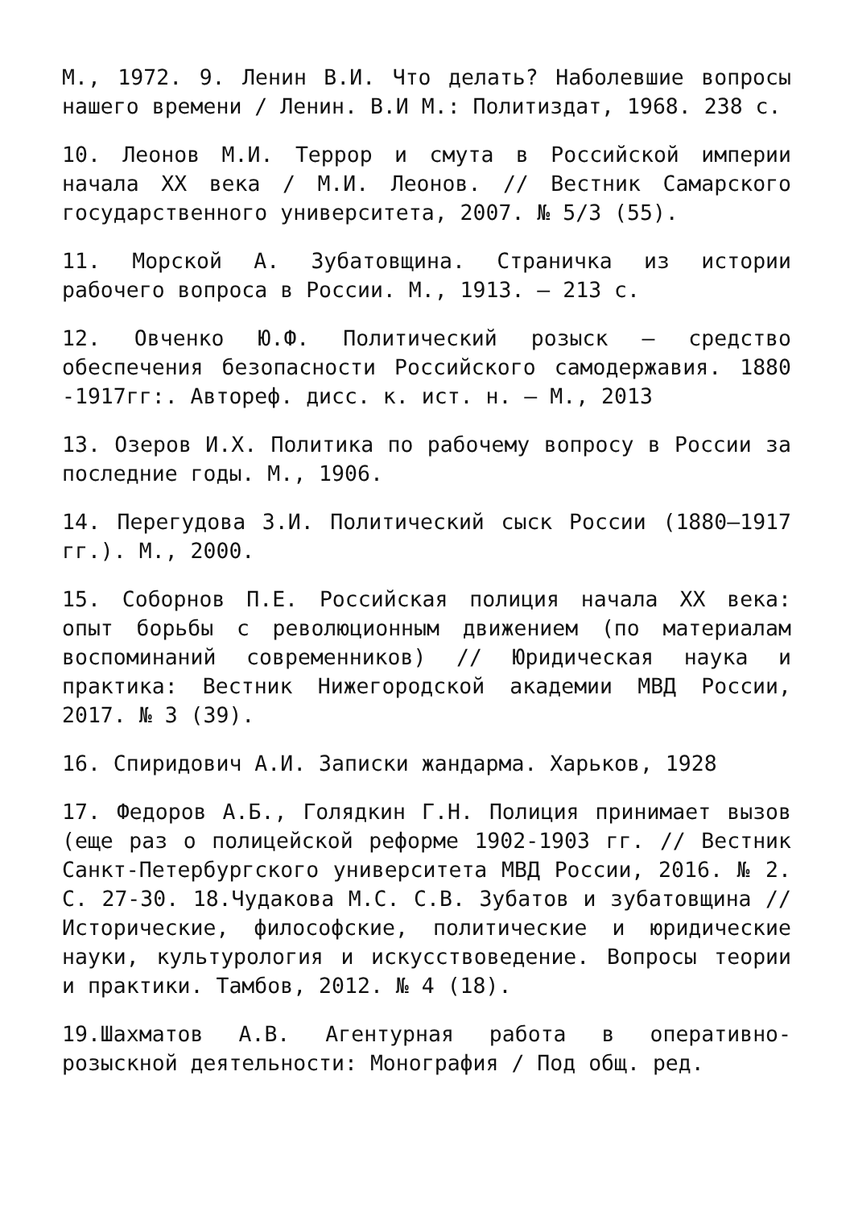М., 1972. 9. Ленин В.И. Что делать? Наболевшие вопросы нашего времени / Ленин. В.И М.: Политиздат, 1968. 238 с.
10. Леонов М.И. Террор и смута в Российской империи начала XX века / М.И. Леонов. // Вестник Самарского государственного университета, 2007. № 5/3 (55).
11. Морской А. Зубатовщина. Страничка из истории рабочего вопроса в России. М., 1913. – 213 с.
12. Овченко Ю.Ф. Политический розыск – средство обеспечения безопасности Российского самодержавия. 1880 -1917гг:. Автореф. дисс. к. ист. н. – М., 2013
13. Озеров И.Х. Политика по рабочему вопросу в России за последние годы. М., 1906.
14. Перегудова З.И. Политический сыск России (1880–1917 гг.). М., 2000.
15. Соборнов П.Е. Российская полиция начала XX века: опыт борьбы с революционным движением (по материалам воспоминаний современников) // Юридическая наука и практика: Вестник Нижегородской академии МВД России, 2017. № 3 (39).
16. Спиридович А.И. Записки жандарма. Харьков, 1928
17. Федоров А.Б., Голядкин Г.Н. Полиция принимает вызов (еще раз о полицейской реформе 1902-1903 гг. // Вестник Санкт-Петербургского университета МВД России, 2016. № 2. С. 27-30. 18.Чудакова М.С. С.В. Зубатов и зубатовщина // Исторические, философские, политические и юридические науки, культурология и искусствоведение. Вопросы теории и практики. Тамбов, 2012. № 4 (18).
19.Шахматов А.В. Агентурная работа в оперативно-розыскной деятельности: Монография / Под общ. ред.